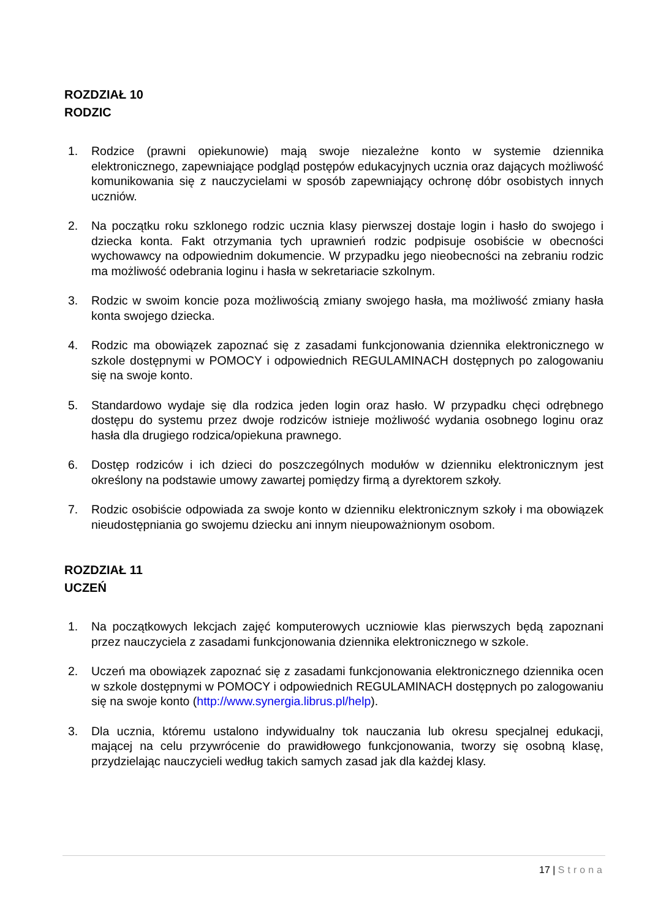ROZDZIAŁ 10
RODZIC
1. Rodzice (prawni opiekunowie) mają swoje niezależne konto w systemie dziennika elektronicznego, zapewniające podgląd postępów edukacyjnych ucznia oraz dających możliwość komunikowania się z nauczycielami w sposób zapewniający ochronę dóbr osobistych innych uczniów.
2. Na początku roku szklonego rodzic ucznia klasy pierwszej dostaje login i hasło do swojego i dziecka konta. Fakt otrzymania tych uprawnień rodzic podpisuje osobiście w obecności wychowawcy na odpowiednim dokumencie. W przypadku jego nieobecności na zebraniu rodzic ma możliwość odebrania loginu i hasła w sekretariacie szkolnym.
3. Rodzic w swoim koncie poza możliwością zmiany swojego hasła, ma możliwość zmiany hasła konta swojego dziecka.
4. Rodzic ma obowiązek zapoznać się z zasadami funkcjonowania dziennika elektronicznego w szkole dostępnymi w POMOCY i odpowiednich REGULAMINACH dostępnych po zalogowaniu się na swoje konto.
5. Standardowo wydaje się dla rodzica jeden login oraz hasło. W przypadku chęci odrębnego dostępu do systemu przez dwoje rodziców istnieje możliwość wydania osobnego loginu oraz hasła dla drugiego rodzica/opiekuna prawnego.
6. Dostęp rodziców i ich dzieci do poszczególnych modułów w dzienniku elektronicznym jest określony na podstawie umowy zawartej pomiędzy firmą a dyrektorem szkoły.
7. Rodzic osobiście odpowiada za swoje konto w dzienniku elektronicznym szkoły i ma obowiązek nieudostępniania go swojemu dziecku ani innym nieupoważnionym osobom.
ROZDZIAŁ 11
UCZEŃ
1. Na początkowych lekcjach zajęć komputerowych uczniowie klas pierwszych będą zapoznani przez nauczyciela z zasadami funkcjonowania dziennika elektronicznego w szkole.
2. Uczeń ma obowiązek zapoznać się z zasadami funkcjonowania elektronicznego dziennika ocen w szkole dostępnymi w POMOCY i odpowiednich REGULAMINACH dostępnych po zalogowaniu się na swoje konto (http://www.synergia.librus.pl/help).
3. Dla ucznia, któremu ustalono indywidualny tok nauczania lub okresu specjalnej edukacji, mającej na celu przywrócenie do prawidłowego funkcjonowania, tworzy się osobną klasę, przydzielając nauczycieli według takich samych zasad jak dla każdej klasy.
17 | Strona